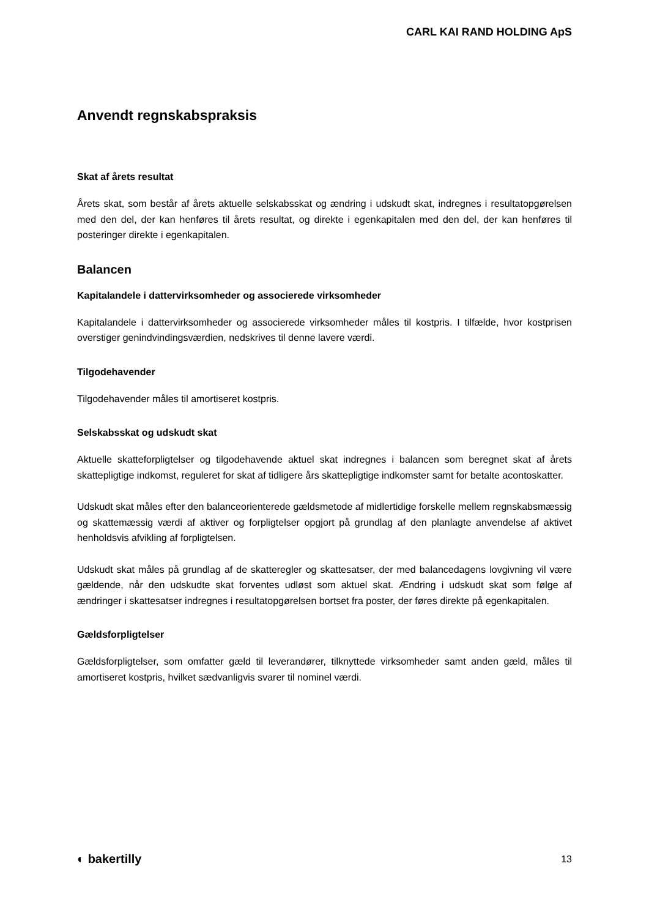CARL KAI RAND HOLDING ApS
Anvendt regnskabspraksis
Skat af årets resultat
Årets skat, som består af årets aktuelle selskabsskat og ændring i udskudt skat, indregnes i resultatopgørelsen med den del, der kan henføres til årets resultat, og direkte i egenkapitalen med den del, der kan henføres til posteringer direkte i egenkapitalen.
Balancen
Kapitalandele i dattervirksomheder og associerede virksomheder
Kapitalandele i dattervirksomheder og associerede virksomheder måles til kostpris. I tilfælde, hvor kostprisen overstiger genindvindingsværdien, nedskrives til denne lavere værdi.
Tilgodehavender
Tilgodehavender måles til amortiseret kostpris.
Selskabsskat og udskudt skat
Aktuelle skatteforpligtelser og tilgodehavende aktuel skat indregnes i balancen som beregnet skat af årets skattepligtige indkomst, reguleret for skat af tidligere års skattepligtige indkomster samt for betalte acontoskatter.
Udskudt skat måles efter den balanceorienterede gældsmetode af midlertidige forskelle mellem regnskabsmæssig og skattemæssig værdi af aktiver og forpligtelser opgjort på grundlag af den planlagte anvendelse af aktivet henholdsvis afvikling af forpligtelsen.
Udskudt skat måles på grundlag af de skatteregler og skattesatser, der med balancedagens lovgivning vil være gældende, når den udskudte skat forventes udløst som aktuel skat. Ændring i udskudt skat som følge af ændringer i skattesatser indregnes i resultatopgørelsen bortset fra poster, der føres direkte på egenkapitalen.
Gældsforpligtelser
Gældsforpligtelser, som omfatter gæld til leverandører, tilknyttede virksomheder samt anden gæld, måles til amortiseret kostpris, hvilket sædvanligvis svarer til nominel værdi.
◐ bakertilly 13